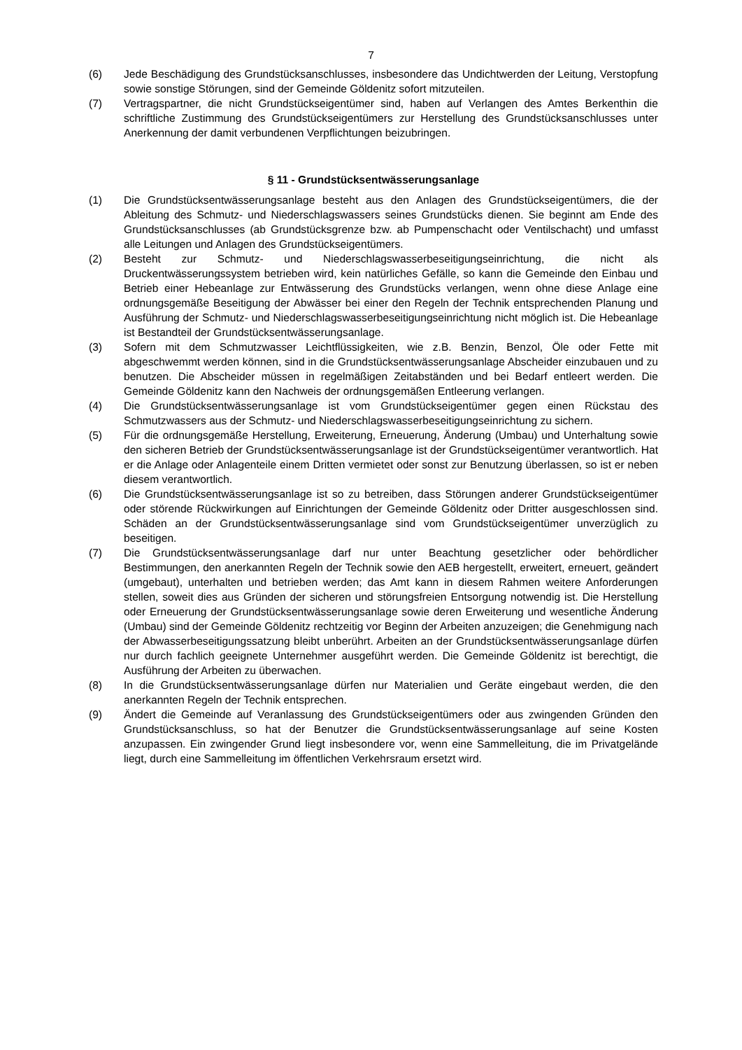7
(6) Jede Beschädigung des Grundstücksanschlusses, insbesondere das Undichtwerden der Leitung, Verstopfung sowie sonstige Störungen, sind der Gemeinde Göldenitz sofort mitzuteilen.
(7) Vertragspartner, die nicht Grundstückseigentümer sind, haben auf Verlangen des Amtes Berkenthin die schriftliche Zustimmung des Grundstückseigentümers zur Herstellung des Grundstücksanschlusses unter Anerkennung der damit verbundenen Verpflichtungen beizubringen.
§ 11 - Grundstücksentwässerungsanlage
(1) Die Grundstücksentwässerungsanlage besteht aus den Anlagen des Grundstückseigentümers, die der Ableitung des Schmutz- und Niederschlagswassers seines Grundstücks dienen. Sie beginnt am Ende des Grundstücksanschlusses (ab Grundstücksgrenze bzw. ab Pumpenschacht oder Ventilschacht) und umfasst alle Leitungen und Anlagen des Grundstückseigentümers.
(2) Besteht zur Schmutz- und Niederschlagswasserbeseitigungseinrichtung, die nicht als Druckentwässerungssystem betrieben wird, kein natürliches Gefälle, so kann die Gemeinde den Einbau und Betrieb einer Hebeanlage zur Entwässerung des Grundstücks verlangen, wenn ohne diese Anlage eine ordnungsgemäße Beseitigung der Abwässer bei einer den Regeln der Technik entsprechenden Planung und Ausführung der Schmutz- und Niederschlagswasserbeseitigungseinrichtung nicht möglich ist. Die Hebeanlage ist Bestandteil der Grundstücksentwässerungsanlage.
(3) Sofern mit dem Schmutzwasser Leichtflüssigkeiten, wie z.B. Benzin, Benzol, Öle oder Fette mit abgeschwemmt werden können, sind in die Grundstücksentwässerungsanlage Abscheider einzubauen und zu benutzen. Die Abscheider müssen in regelmäßigen Zeitabständen und bei Bedarf entleert werden. Die Gemeinde Göldenitz kann den Nachweis der ordnungsgemäßen Entleerung verlangen.
(4) Die Grundstücksentwässerungsanlage ist vom Grundstückseigentümer gegen einen Rückstau des Schmutzwassers aus der Schmutz- und Niederschlagswasserbeseitigungseinrichtung zu sichern.
(5) Für die ordnungsgemäße Herstellung, Erweiterung, Erneuerung, Änderung (Umbau) und Unterhaltung sowie den sicheren Betrieb der Grundstücksentwässerungsanlage ist der Grundstückseigentümer verantwortlich. Hat er die Anlage oder Anlagenteile einem Dritten vermietet oder sonst zur Benutzung überlassen, so ist er neben diesem verantwortlich.
(6) Die Grundstücksentwässerungsanlage ist so zu betreiben, dass Störungen anderer Grundstückseigentümer oder störende Rückwirkungen auf Einrichtungen der Gemeinde Göldenitz oder Dritter ausgeschlossen sind. Schäden an der Grundstücksentwässerungsanlage sind vom Grundstückseigentümer unverzüglich zu beseitigen.
(7) Die Grundstücksentwässerungsanlage darf nur unter Beachtung gesetzlicher oder behördlicher Bestimmungen, den anerkannten Regeln der Technik sowie den AEB hergestellt, erweitert, erneuert, geändert (umgebaut), unterhalten und betrieben werden; das Amt kann in diesem Rahmen weitere Anforderungen stellen, soweit dies aus Gründen der sicheren und störungsfreien Entsorgung notwendig ist. Die Herstellung oder Erneuerung der Grundstücksentwässerungsanlage sowie deren Erweiterung und wesentliche Änderung (Umbau) sind der Gemeinde Göldenitz rechtzeitig vor Beginn der Arbeiten anzuzeigen; die Genehmigung nach der Abwasserbeseitigungssatzung bleibt unberührt. Arbeiten an der Grundstücksentwässerungsanlage dürfen nur durch fachlich geeignete Unternehmer ausgeführt werden. Die Gemeinde Göldenitz ist berechtigt, die Ausführung der Arbeiten zu überwachen.
(8) In die Grundstücksentwässerungsanlage dürfen nur Materialien und Geräte eingebaut werden, die den anerkannten Regeln der Technik entsprechen.
(9) Ändert die Gemeinde auf Veranlassung des Grundstückseigentümers oder aus zwingenden Gründen den Grundstücksanschluss, so hat der Benutzer die Grundstücksentwässerungsanlage auf seine Kosten anzupassen. Ein zwingender Grund liegt insbesondere vor, wenn eine Sammelleitung, die im Privatgelände liegt, durch eine Sammelleitung im öffentlichen Verkehrsraum ersetzt wird.